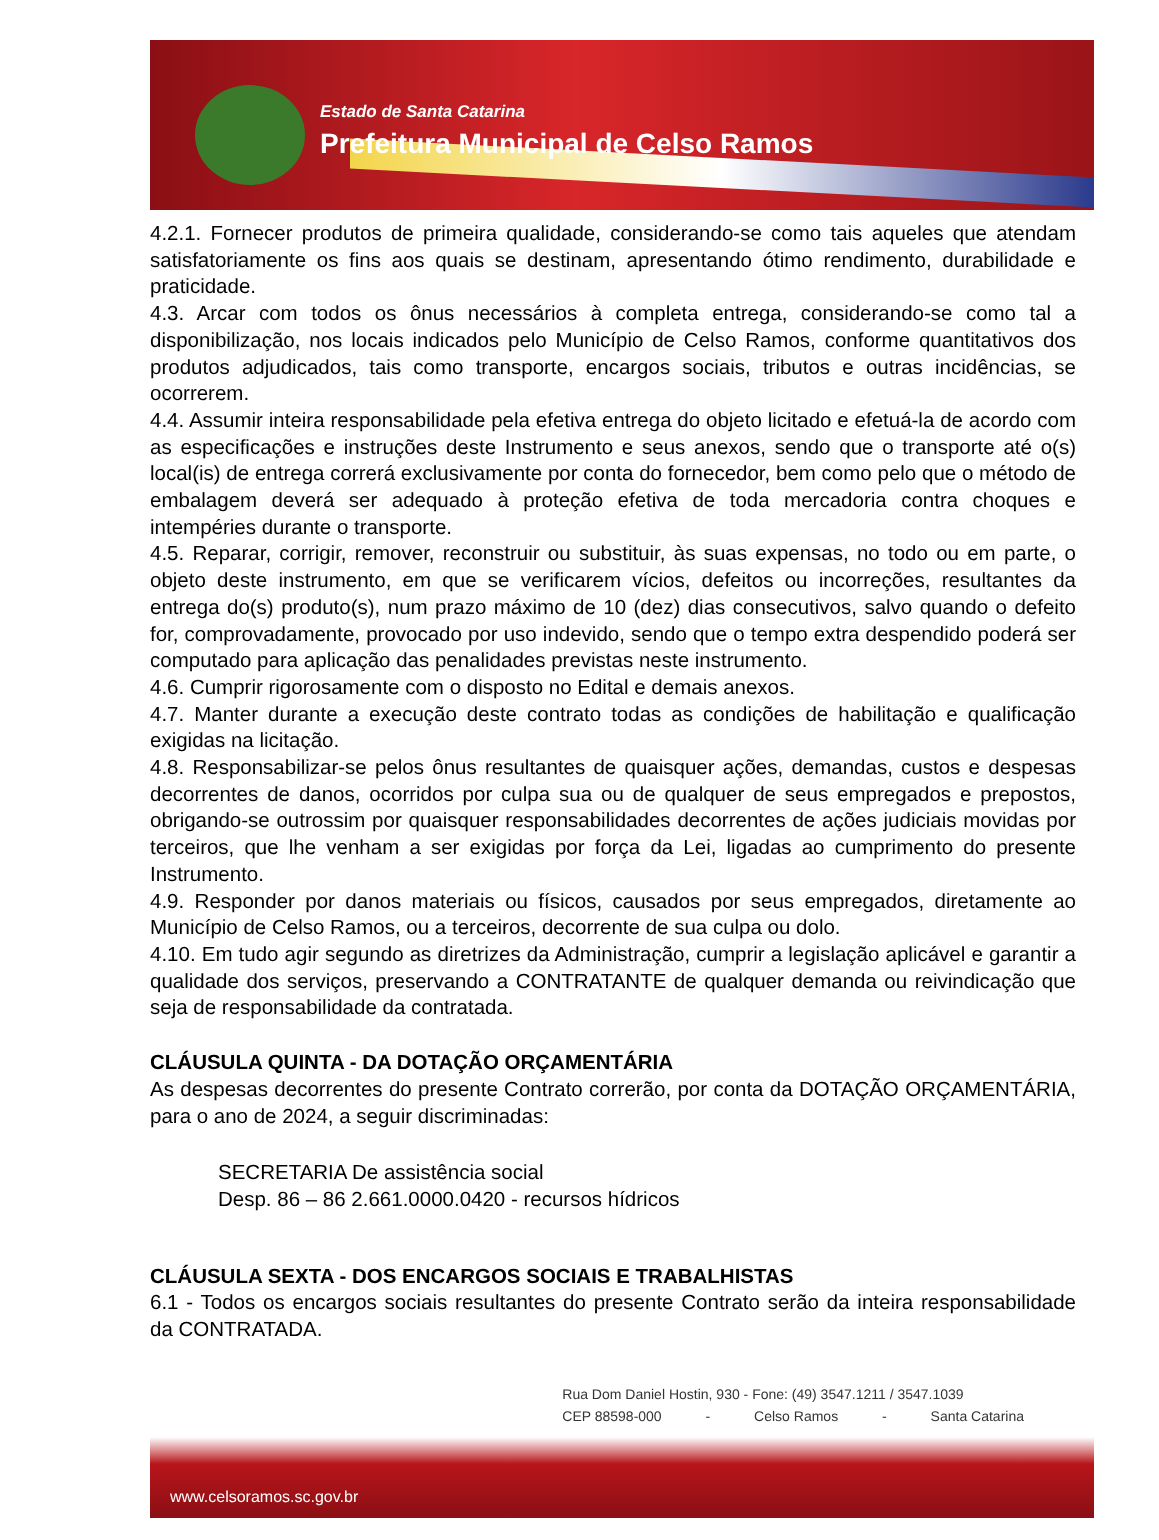Estado de Santa Catarina
Prefeitura Municipal de Celso Ramos
4.2.1. Fornecer produtos de primeira qualidade, considerando-se como tais aqueles que atendam satisfatoriamente os fins aos quais se destinam, apresentando ótimo rendimento, durabilidade e praticidade.
4.3. Arcar com todos os ônus necessários à completa entrega, considerando-se como tal a disponibilização, nos locais indicados pelo Município de Celso Ramos, conforme quantitativos dos produtos adjudicados, tais como transporte, encargos sociais, tributos e outras incidências, se ocorrerem.
4.4. Assumir inteira responsabilidade pela efetiva entrega do objeto licitado e efetuá-la de acordo com as especificações e instruções deste Instrumento e seus anexos, sendo que o transporte até o(s) local(is) de entrega correrá exclusivamente por conta do fornecedor, bem como pelo que o método de embalagem deverá ser adequado à proteção efetiva de toda mercadoria contra choques e intempéries durante o transporte.
4.5. Reparar, corrigir, remover, reconstruir ou substituir, às suas expensas, no todo ou em parte, o objeto deste instrumento, em que se verificarem vícios, defeitos ou incorreções, resultantes da entrega do(s) produto(s), num prazo máximo de 10 (dez) dias consecutivos, salvo quando o defeito for, comprovadamente, provocado por uso indevido, sendo que o tempo extra despendido poderá ser computado para aplicação das penalidades previstas neste instrumento.
4.6. Cumprir rigorosamente com o disposto no Edital e demais anexos.
4.7. Manter durante a execução deste contrato todas as condições de habilitação e qualificação exigidas na licitação.
4.8. Responsabilizar-se pelos ônus resultantes de quaisquer ações, demandas, custos e despesas decorrentes de danos, ocorridos por culpa sua ou de qualquer de seus empregados e prepostos, obrigando-se outrossim por quaisquer responsabilidades decorrentes de ações judiciais movidas por terceiros, que lhe venham a ser exigidas por força da Lei, ligadas ao cumprimento do presente Instrumento.
4.9. Responder por danos materiais ou físicos, causados por seus empregados, diretamente ao Município de Celso Ramos, ou a terceiros, decorrente de sua culpa ou dolo.
4.10. Em tudo agir segundo as diretrizes da Administração, cumprir a legislação aplicável e garantir a qualidade dos serviços, preservando a CONTRATANTE de qualquer demanda ou reivindicação que seja de responsabilidade da contratada.
CLÁUSULA QUINTA - DA DOTAÇÃO ORÇAMENTÁRIA
As despesas decorrentes do presente Contrato correrão, por conta da DOTAÇÃO ORÇAMENTÁRIA, para o ano de 2024, a seguir discriminadas:
SECRETARIA De assistência social
Desp. 86 – 86 2.661.0000.0420 - recursos hídricos
CLÁUSULA SEXTA - DOS ENCARGOS SOCIAIS E TRABALHISTAS
6.1 - Todos os encargos sociais resultantes do presente Contrato serão da inteira responsabilidade da CONTRATADA.
Rua Dom Daniel Hostin, 930 - Fone: (49) 3547.1211 / 3547.1039
CEP 88598-000 - Celso Ramos - Santa Catarina
www.celsoramos.sc.gov.br